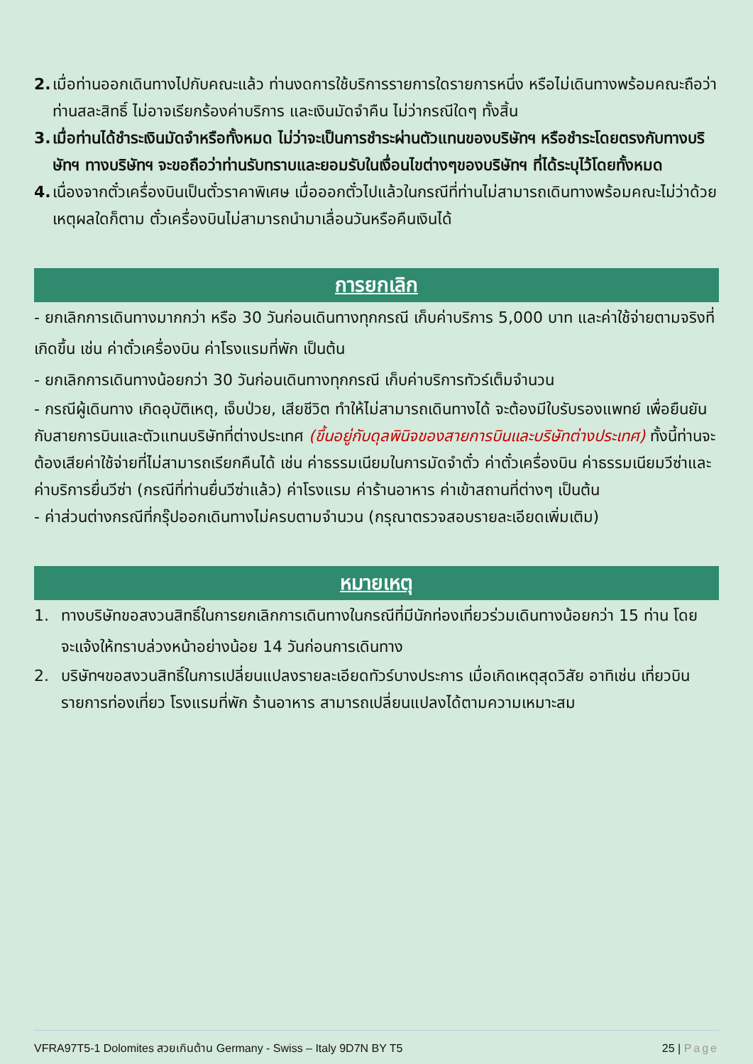2.
เมื่อท่านออกเดินทางไปกับคณะแล้ว ท่านงดการใช้บริการรายการใดรายการหนึ่ง หรือไม่เดินทางพร้อมคณะถือว่าท่านสละสิทธิ์ ไม่อาจเรียกร้องค่าบริการ และเงินมัดจำคืน ไม่ว่ากรณีใดๆ ทั้งสิ้น
3.
เมื่อท่านได้ชำระเงินมัดจำหรือทั้งหมด ไม่ว่าจะเป็นการชำระผ่านตัวแทนของบริษัทฯ หรือชำระโดยตรงกับทางบริษัทฯ ทางบริษัทฯ จะขอถือว่าท่านรับทราบและยอมรับในเงื่อนไขต่างๆของบริษัทฯ ที่ได้ระบุไว้โดยทั้งหมด
4.
เนื่องจากตั๋วเครื่องบินเป็นตั๋วราคาพิเศษ เมื่อออกตั๋วไปแล้วในกรณีที่ท่านไม่สามารถเดินทางพร้อมคณะไม่ว่าด้วยเหตุผลใดก็ตาม ตั๋วเครื่องบินไม่สามารถนำมาเลื่อนวันหรือคืนเงินได้
การยกเลิก
- ยกเลิกการเดินทางมากกว่า หรือ 30 วันก่อนเดินทางทุกกรณี เก็บค่าบริการ 5,000 บาท และค่าใช้จ่ายตามจริงที่เกิดขึ้น เช่น ค่าตั๋วเครื่องบิน ค่าโรงแรมที่พัก เป็นต้น
- ยกเลิกการเดินทางน้อยกว่า 30 วันก่อนเดินทางทุกกรณี เก็บค่าบริการทัวร์เต็มจำนวน
- กรณีผู้เดินทาง เกิดอุบัติเหตุ, เจ็บป่วย, เสียชีวิต ทำให้ไม่สามารถเดินทางได้ จะต้องมีใบรับรองแพทย์ เพื่อยืนยันกับสายการบินและตัวแทนบริษัทที่ต่างประเทศ (ขึ้นอยู่กับดุลพินิจของสายการบินและบริษัทต่างประเทศ) ทั้งนี้ท่านจะต้องเสียค่าใช้จ่ายที่ไม่สามารถเรียกคืนได้ เช่น ค่าธรรมเนียมในการมัดจำตั๋ว ค่าตั๋วเครื่องบิน ค่าธรรมเนียมวีซ่าและค่าบริการยื่นวีซ่า (กรณีที่ท่านยื่นวีซ่าแล้ว) ค่าโรงแรม ค่าร้านอาหาร ค่าเข้าสถานที่ต่างๆ เป็นต้น
- ค่าส่วนต่างกรณีที่กรุ๊ปออกเดินทางไม่ครบตามจำนวน (กรุณาตรวจสอบรายละเอียดเพิ่มเติม)
หมายเหตุ
1. ทางบริษัทขอสงวนสิทธิ์ในการยกเลิกการเดินทางในกรณีที่มีนักท่องเที่ยวร่วมเดินทางน้อยกว่า 15 ท่าน โดยจะแจ้งให้ทราบล่วงหน้าอย่างน้อย 14 วันก่อนการเดินทาง
2. บริษัทฯขอสงวนสิทธิ์ในการเปลี่ยนแปลงรายละเอียดทัวร์บางประการ เมื่อเกิดเหตุสุดวิสัย อาทิเช่น เที่ยวบิน รายการท่องเที่ยว โรงแรมที่พัก ร้านอาหาร สามารถเปลี่ยนแปลงได้ตามความเหมาะสม
VFRA97T5-1 Dolomites สวยเกินต้าน Germany - Swiss – Italy 9D7N BY T5 25 | Page